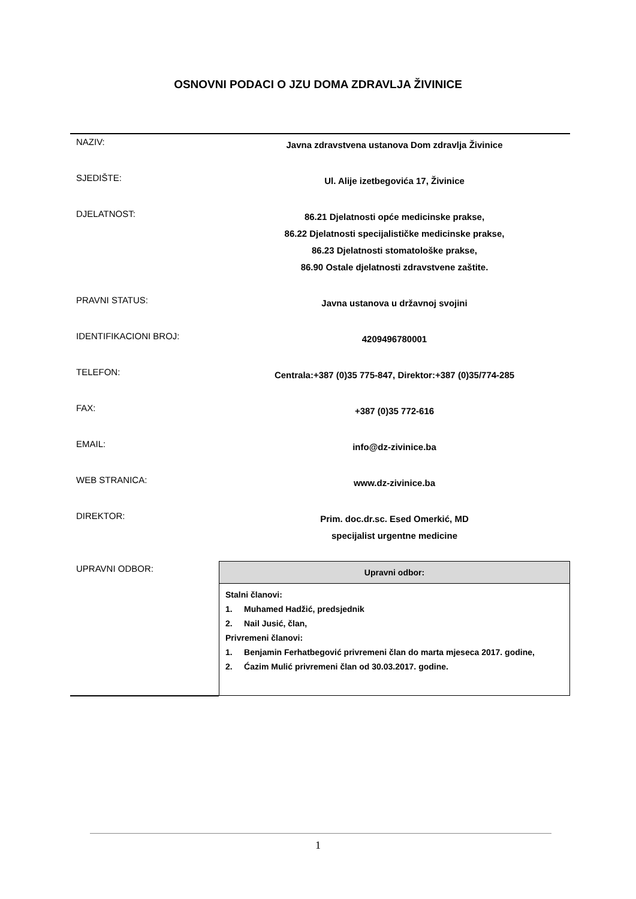OSNOVNI PODACI O JZU DOMA ZDRAVLJA ŽIVINICE
| NAZIV: | Javna zdravstvena ustanova Dom zdravlja Živinice |
| SJEDIŠTE: | Ul. Alije izetbegovića 17, Živinice |
| DJELATNOST: | 86.21 Djelatnosti opće medicinske prakse, 86.22 Djelatnosti specijalističke medicinske prakse, 86.23 Djelatnosti stomatološke prakse, 86.90 Ostale djelatnosti zdravstvene zaštite. |
| PRAVNI STATUS: | Javna ustanova u državnoj svojini |
| IDENTIFIKACIONI BROJ: | 4209496780001 |
| TELEFON: | Centrala:+387 (0)35 775-847, Direktor:+387 (0)35/774-285 |
| FAX: | +387 (0)35 772-616 |
| EMAIL: | info@dz-zivinice.ba |
| WEB STRANICA: | www.dz-zivinice.ba |
| DIREKTOR: | Prim. doc.dr.sc. Esed Omerkić, MD specijalist urgentne medicine |
| UPRAVNI ODBOR: | / Upravni odbor: / / --- / / Stalni članovi: 1. Muhamed Hadžić, predsjednik 2. Nail Jusić, član, Privremeni članovi: 1. Benjamin Ferhatbegović privremeni član do marta mjeseca 2017. godine, 2. Ćazim Mulić privremeni član od 30.03.2017. godine. / |
1